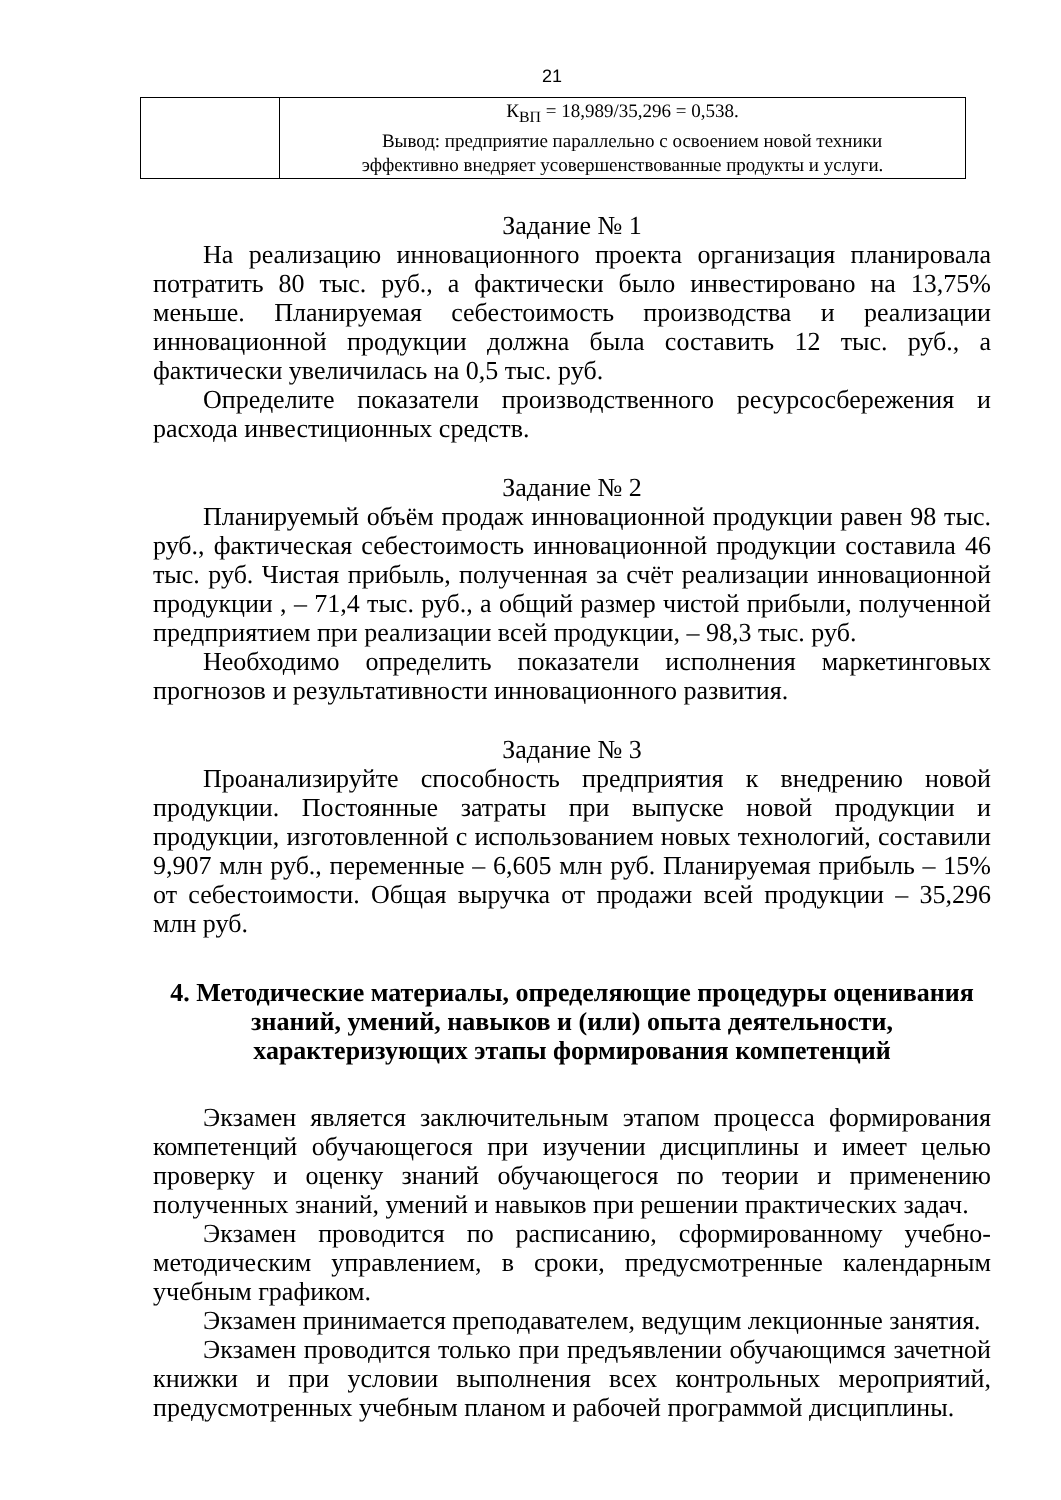21
| | К<sub>ВП</sub> = 18,989/35,296 = 0,538. Вывод: предприятие параллельно с освоением новой техники эффективно внедряет усовершенствованные продукты и услуги. |
Задание № 1
На реализацию инновационного проекта организация планировала потратить 80 тыс. руб., а фактически было инвестировано на 13,75% меньше. Планируемая себестоимость производства и реализации инновационной продукции должна была составить 12 тыс. руб., а фактически увеличилась на 0,5 тыс. руб.
Определите показатели производственного ресурсосбережения и расхода инвестиционных средств.
Задание № 2
Планируемый объём продаж инновационной продукции равен 98 тыс. руб., фактическая себестоимость инновационной продукции составила 46 тыс. руб. Чистая прибыль, полученная за счёт реализации инновационной продукции , – 71,4 тыс. руб., а общий размер чистой прибыли, полученной предприятием при реализации всей продукции, – 98,3 тыс. руб.
Необходимо определить показатели исполнения маркетинговых прогнозов и результативности инновационного развития.
Задание № 3
Проанализируйте способность предприятия к внедрению новой продукции. Постоянные затраты при выпуске новой продукции и продукции, изготовленной с использованием новых технологий, составили 9,907 млн руб., переменные – 6,605 млн руб. Планируемая прибыль – 15% от себестоимости. Общая выручка от продажи всей продукции – 35,296 млн руб.
4. Методические материалы, определяющие процедуры оценивания знаний, умений, навыков и (или) опыта деятельности, характеризующих этапы формирования компетенций
Экзамен является заключительным этапом процесса формирования компетенций обучающегося при изучении дисциплины и имеет целью проверку и оценку знаний обучающегося по теории и применению полученных знаний, умений и навыков при решении практических задач.
Экзамен проводится по расписанию, сформированному учебно-методическим управлением, в сроки, предусмотренные календарным учебным графиком.
Экзамен принимается преподавателем, ведущим лекционные занятия.
Экзамен проводится только при предъявлении обучающимся зачетной книжки и при условии выполнения всех контрольных мероприятий, предусмотренных учебным планом и рабочей программой дисциплины.